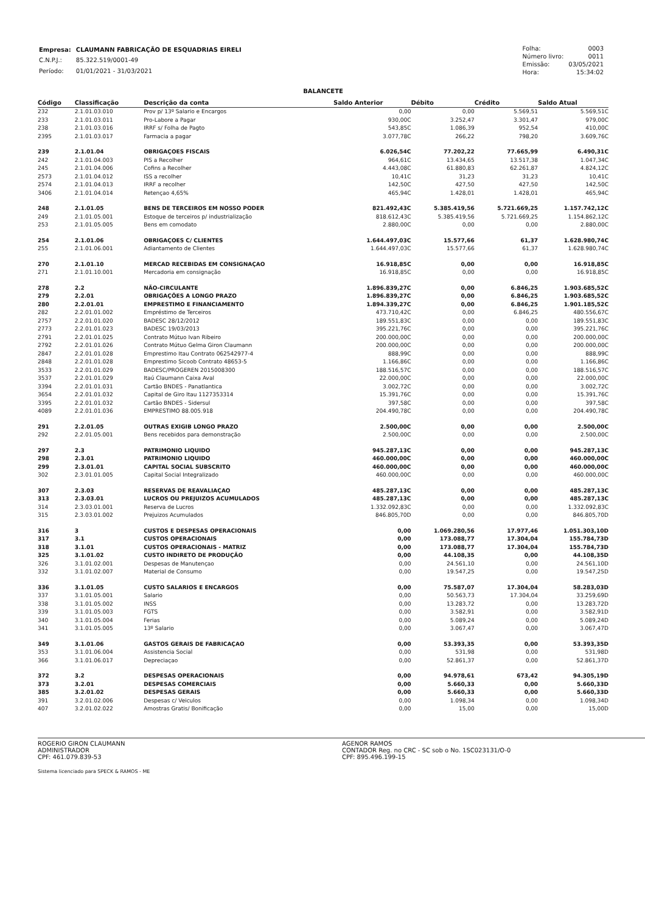| Empresa: | CLAUMANN FABRICAÇÃO DE ESQUADRIAS EIRELI |
| C.N.P.J.: | 85.322.519/0001-49 |
| Período: | 01/01/2021 - 31/03/2021 |
| Folha: | 0003 |
| Número livro: | 0011 |
| Emissão: | 03/05/2021 |
| Hora: | 15:34:02 |
BALANCETE
| Código | Classificação | Descrição da conta | Saldo Anterior | Débito | Crédito | Saldo Atual |
| --- | --- | --- | --- | --- | --- | --- |
| 232 | 2.1.01.03.010 | Prov p/ 13º Salario e Encargos | 0,00 | 0,00 | 5.569,51 | 5.569,51C |
| 233 | 2.1.01.03.011 | Pro-Labore a Pagar | 930,00C | 3.252,47 | 3.301,47 | 979,00C |
| 238 | 2.1.01.03.016 | IRRF s/ Folha de Pagto | 543,85C | 1.086,39 | 952,54 | 410,00C |
| 2395 | 2.1.01.03.017 | Farmacia a pagar | 3.077,78C | 266,22 | 798,20 | 3.609,76C |
| 239 | 2.1.01.04 | OBRIGAÇOES FISCAIS | 6.026,54C | 77.202,22 | 77.665,99 | 6.490,31C |
| 242 | 2.1.01.04.003 | PIS a Recolher | 964,61C | 13.434,65 | 13.517,38 | 1.047,34C |
| 245 | 2.1.01.04.006 | Cofins a Recolher | 4.443,08C | 61.880,83 | 62.261,87 | 4.824,12C |
| 2573 | 2.1.01.04.012 | ISS a recolher | 10,41C | 31,23 | 31,23 | 10,41C |
| 2574 | 2.1.01.04.013 | IRRF a recolher | 142,50C | 427,50 | 427,50 | 142,50C |
| 3406 | 2.1.01.04.014 | Retençao 4,65% | 465,94C | 1.428,01 | 1.428,01 | 465,94C |
| 248 | 2.1.01.05 | BENS DE TERCEIROS EM NOSSO PODER | 821.492,43C | 5.385.419,56 | 5.721.669,25 | 1.157.742,12C |
| 249 | 2.1.01.05.001 | Estoque de terceiros p/ industrialização | 818.612,43C | 5.385.419,56 | 5.721.669,25 | 1.154.862,12C |
| 253 | 2.1.01.05.005 | Bens em comodato | 2.880,00C | 0,00 | 0,00 | 2.880,00C |
| 254 | 2.1.01.06 | OBRIGAÇOES C/ CLIENTES | 1.644.497,03C | 15.577,66 | 61,37 | 1.628.980,74C |
| 255 | 2.1.01.06.001 | Adiantamento de Clientes | 1.644.497,03C | 15.577,66 | 61,37 | 1.628.980,74C |
| 270 | 2.1.01.10 | MERCAD RECEBIDAS EM CONSIGNAÇAO | 16.918,85C | 0,00 | 0,00 | 16.918,85C |
| 271 | 2.1.01.10.001 | Mercadoria em consignação | 16.918,85C | 0,00 | 0,00 | 16.918,85C |
| 278 | 2.2 | NÃO-CIRCULANTE | 1.896.839,27C | 0,00 | 6.846,25 | 1.903.685,52C |
| 279 | 2.2.01 | OBRIGAÇÕES A LONGO PRAZO | 1.896.839,27C | 0,00 | 6.846,25 | 1.903.685,52C |
| 280 | 2.2.01.01 | EMPRESTIMO E FINANCIAMENTO | 1.894.339,27C | 0,00 | 6.846,25 | 1.901.185,52C |
| 282 | 2.2.01.01.002 | Empréstimo de Terceiros | 473.710,42C | 0,00 | 6.846,25 | 480.556,67C |
| 2757 | 2.2.01.01.020 | BADESC 28/12/2012 | 189.551,83C | 0,00 | 0,00 | 189.551,83C |
| 2773 | 2.2.01.01.023 | BADESC 19/03/2013 | 395.221,76C | 0,00 | 0,00 | 395.221,76C |
| 2791 | 2.2.01.01.025 | Contrato Mútuo Ivan Ribeiro | 200.000,00C | 0,00 | 0,00 | 200.000,00C |
| 2792 | 2.2.01.01.026 | Contrato Mútuo Gelma Giron Claumann | 200.000,00C | 0,00 | 0,00 | 200.000,00C |
| 2847 | 2.2.01.01.028 | Emprestimo Itau Contrato 062542977-4 | 888,99C | 0,00 | 0,00 | 888,99C |
| 2848 | 2.2.01.01.028 | Emprestimo Sicoob Contrato 48653-5 | 1.166,86C | 0,00 | 0,00 | 1.166,86C |
| 3533 | 2.2.01.01.029 | BADESC/PROGEREN 2015008300 | 188.516,57C | 0,00 | 0,00 | 188.516,57C |
| 3537 | 2.2.01.01.029 | Itaú Claumann Caixa Aval | 22.000,00C | 0,00 | 0,00 | 22.000,00C |
| 3394 | 2.2.01.01.031 | Cartão BNDES - Panatlantica | 3.002,72C | 0,00 | 0,00 | 3.002,72C |
| 3654 | 2.2.01.01.032 | Capital de Giro Itau 1127353314 | 15.391,76C | 0,00 | 0,00 | 15.391,76C |
| 3395 | 2.2.01.01.032 | Cartão BNDES - Sidersul | 397,58C | 0,00 | 0,00 | 397,58C |
| 4089 | 2.2.01.01.036 | EMPRESTIMO 88.005.918 | 204.490,78C | 0,00 | 0,00 | 204.490,78C |
| 291 | 2.2.01.05 | OUTRAS EXIGIB LONGO PRAZO | 2.500,00C | 0,00 | 0,00 | 2.500,00C |
| 292 | 2.2.01.05.001 | Bens recebidos para demonstração | 2.500,00C | 0,00 | 0,00 | 2.500,00C |
| 297 | 2.3 | PATRIMONIO LIQUIDO | 945.287,13C | 0,00 | 0,00 | 945.287,13C |
| 298 | 2.3.01 | PATRIMONIO LIQUIDO | 460.000,00C | 0,00 | 0,00 | 460.000,00C |
| 299 | 2.3.01.01 | CAPITAL SOCIAL SUBSCRITO | 460.000,00C | 0,00 | 0,00 | 460.000,00C |
| 302 | 2.3.01.01.005 | Capital Social Integralizado | 460.000,00C | 0,00 | 0,00 | 460.000,00C |
| 307 | 2.3.03 | RESERVAS DE REAVALIAÇAO | 485.287,13C | 0,00 | 0,00 | 485.287,13C |
| 313 | 2.3.03.01 | LUCROS OU PREJUIZOS ACUMULADOS | 485.287,13C | 0,00 | 0,00 | 485.287,13C |
| 314 | 2.3.03.01.001 | Reserva de Lucros | 1.332.092,83C | 0,00 | 0,00 | 1.332.092,83C |
| 315 | 2.3.03.01.002 | Prejuizos Acumulados | 846.805,70D | 0,00 | 0,00 | 846.805,70D |
| 316 | 3 | CUSTOS E DESPESAS OPERACIONAIS | 0,00 | 1.069.280,56 | 17.977,46 | 1.051.303,10D |
| 317 | 3.1 | CUSTOS OPERACIONAIS | 0,00 | 173.088,77 | 17.304,04 | 155.784,73D |
| 318 | 3.1.01 | CUSTOS OPERACIONAIS - MATRIZ | 0,00 | 173.088,77 | 17.304,04 | 155.784,73D |
| 325 | 3.1.01.02 | CUSTO INDIRETO DE PRODUÇÃO | 0,00 | 44.108,35 | 0,00 | 44.108,35D |
| 326 | 3.1.01.02.001 | Despesas de Manutençao | 0,00 | 24.561,10 | 0,00 | 24.561,10D |
| 332 | 3.1.01.02.007 | Material de Consumo | 0,00 | 19.547,25 | 0,00 | 19.547,25D |
| 336 | 3.1.01.05 | CUSTO SALARIOS E ENCARGOS | 0,00 | 75.587,07 | 17.304,04 | 58.283,03D |
| 337 | 3.1.01.05.001 | Salario | 0,00 | 50.563,73 | 17.304,04 | 33.259,69D |
| 338 | 3.1.01.05.002 | INSS | 0,00 | 13.283,72 | 0,00 | 13.283,72D |
| 339 | 3.1.01.05.003 | FGTS | 0,00 | 3.582,91 | 0,00 | 3.582,91D |
| 340 | 3.1.01.05.004 | Ferias | 0,00 | 5.089,24 | 0,00 | 5.089,24D |
| 341 | 3.1.01.05.005 | 13º Salario | 0,00 | 3.067,47 | 0,00 | 3.067,47D |
| 349 | 3.1.01.06 | GASTOS GERAIS DE FABRICAÇAO | 0,00 | 53.393,35 | 0,00 | 53.393,35D |
| 353 | 3.1.01.06.004 | Assistencia Social | 0,00 | 531,98 | 0,00 | 531,98D |
| 366 | 3.1.01.06.017 | Depreciaçao | 0,00 | 52.861,37 | 0,00 | 52.861,37D |
| 372 | 3.2 | DESPESAS OPERACIONAIS | 0,00 | 94.978,61 | 673,42 | 94.305,19D |
| 373 | 3.2.01 | DESPESAS COMERCIAIS | 0,00 | 5.660,33 | 0,00 | 5.660,33D |
| 385 | 3.2.01.02 | DESPESAS GERAIS | 0,00 | 5.660,33 | 0,00 | 5.660,33D |
| 391 | 3.2.01.02.006 | Despesas c/ Veiculos | 0,00 | 1.098,34 | 0,00 | 1.098,34D |
| 407 | 3.2.01.02.022 | Amostras Gratis/ Bonificação | 0,00 | 15,00 | 0,00 | 15,00D |
ROGERIO GIRON CLAUMANN
ADMINISTRADOR
CPF: 461.079.839-53
Sistema licenciado para SPECK & RAMOS - ME
AGENOR RAMOS
CONTADOR Reg. no CRC - SC sob o No. 1SC023131/O-0
CPF: 895.496.199-15